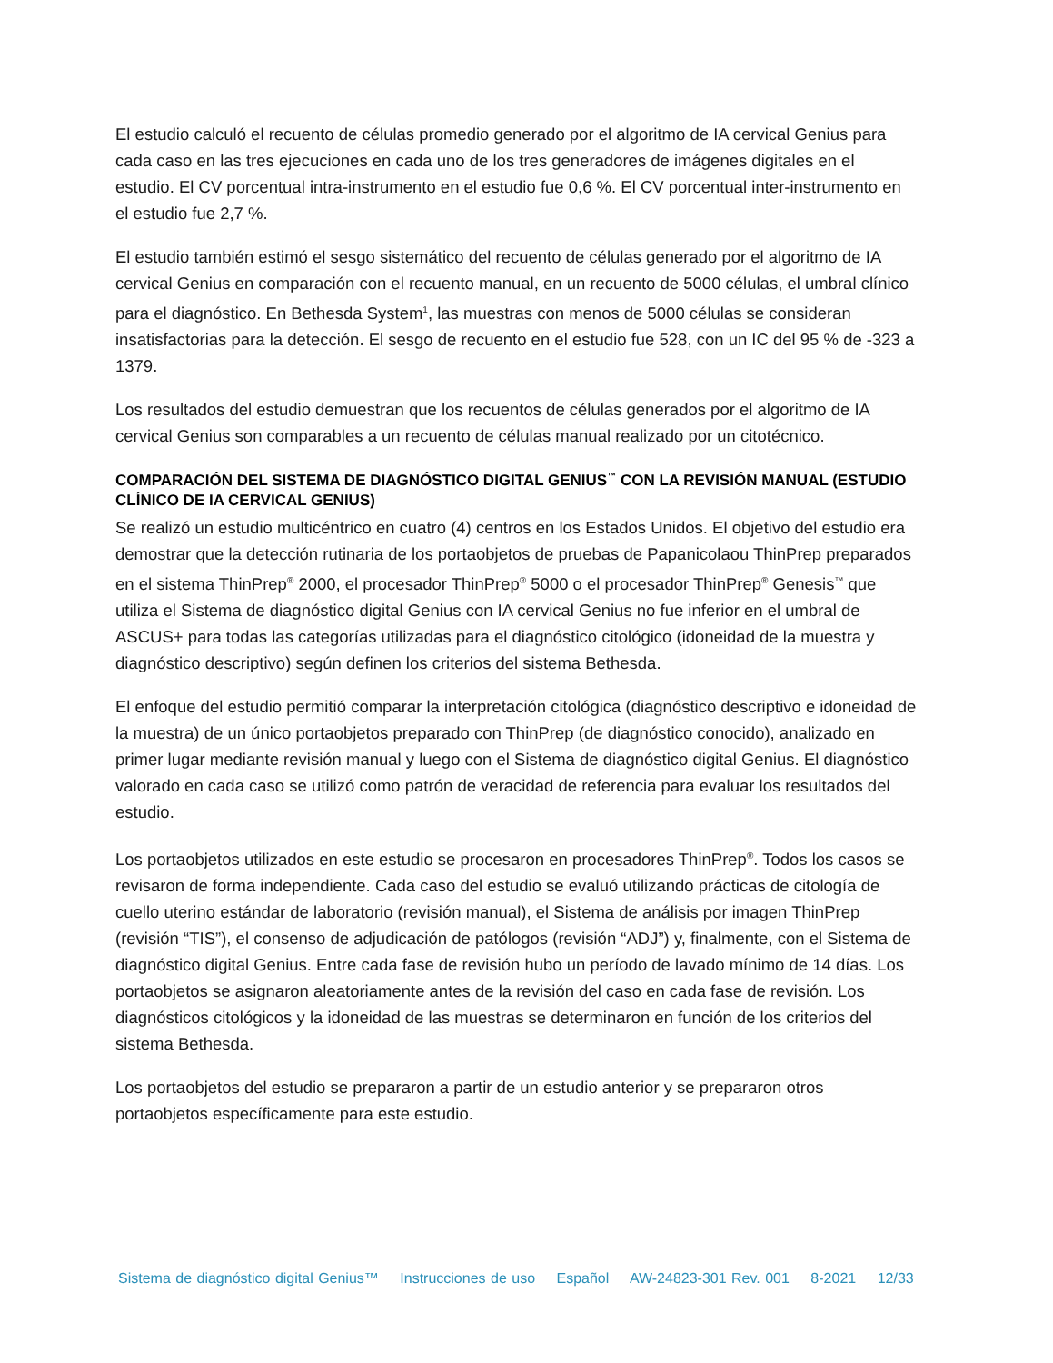El estudio calculó el recuento de células promedio generado por el algoritmo de IA cervical Genius para cada caso en las tres ejecuciones en cada uno de los tres generadores de imágenes digitales en el estudio. El CV porcentual intra-instrumento en el estudio fue 0,6 %. El CV porcentual inter-instrumento en el estudio fue 2,7 %.
El estudio también estimó el sesgo sistemático del recuento de células generado por el algoritmo de IA cervical Genius en comparación con el recuento manual, en un recuento de 5000 células, el umbral clínico para el diagnóstico. En Bethesda System<sup>1</sup>, las muestras con menos de 5000 células se consideran insatisfactorias para la detección. El sesgo de recuento en el estudio fue 528, con un IC del 95 % de -323 a 1379.
Los resultados del estudio demuestran que los recuentos de células generados por el algoritmo de IA cervical Genius son comparables a un recuento de células manual realizado por un citotécnico.
COMPARACIÓN DEL SISTEMA DE DIAGNÓSTICO DIGITAL GENIUS<sup>™</sup> CON LA REVISIÓN MANUAL (ESTUDIO CLÍNICO DE IA CERVICAL GENIUS)
Se realizó un estudio multicéntrico en cuatro (4) centros en los Estados Unidos. El objetivo del estudio era demostrar que la detección rutinaria de los portaobjetos de pruebas de Papanicolaou ThinPrep preparados en el sistema ThinPrep<sup>®</sup> 2000, el procesador ThinPrep<sup>®</sup> 5000 o el procesador ThinPrep<sup>®</sup> Genesis<sup>™</sup> que utiliza el Sistema de diagnóstico digital Genius con IA cervical Genius no fue inferior en el umbral de ASCUS+ para todas las categorías utilizadas para el diagnóstico citológico (idoneidad de la muestra y diagnóstico descriptivo) según definen los criterios del sistema Bethesda.
El enfoque del estudio permitió comparar la interpretación citológica (diagnóstico descriptivo e idoneidad de la muestra) de un único portaobjetos preparado con ThinPrep (de diagnóstico conocido), analizado en primer lugar mediante revisión manual y luego con el Sistema de diagnóstico digital Genius. El diagnóstico valorado en cada caso se utilizó como patrón de veracidad de referencia para evaluar los resultados del estudio.
Los portaobjetos utilizados en este estudio se procesaron en procesadores ThinPrep<sup>®</sup>. Todos los casos se revisaron de forma independiente. Cada caso del estudio se evaluó utilizando prácticas de citología de cuello uterino estándar de laboratorio (revisión manual), el Sistema de análisis por imagen ThinPrep (revisión “TIS”), el consenso de adjudicación de patólogos (revisión “ADJ”) y, finalmente, con el Sistema de diagnóstico digital Genius. Entre cada fase de revisión hubo un período de lavado mínimo de 14 días. Los portaobjetos se asignaron aleatoriamente antes de la revisión del caso en cada fase de revisión. Los diagnósticos citológicos y la idoneidad de las muestras se determinaron en función de los criterios del sistema Bethesda.
Los portaobjetos del estudio se prepararon a partir de un estudio anterior y se prepararon otros portaobjetos específicamente para este estudio.
Sistema de diagnóstico digital Genius™ Instrucciones de uso Español AW-24823-301 Rev. 001 8-2021 12/33